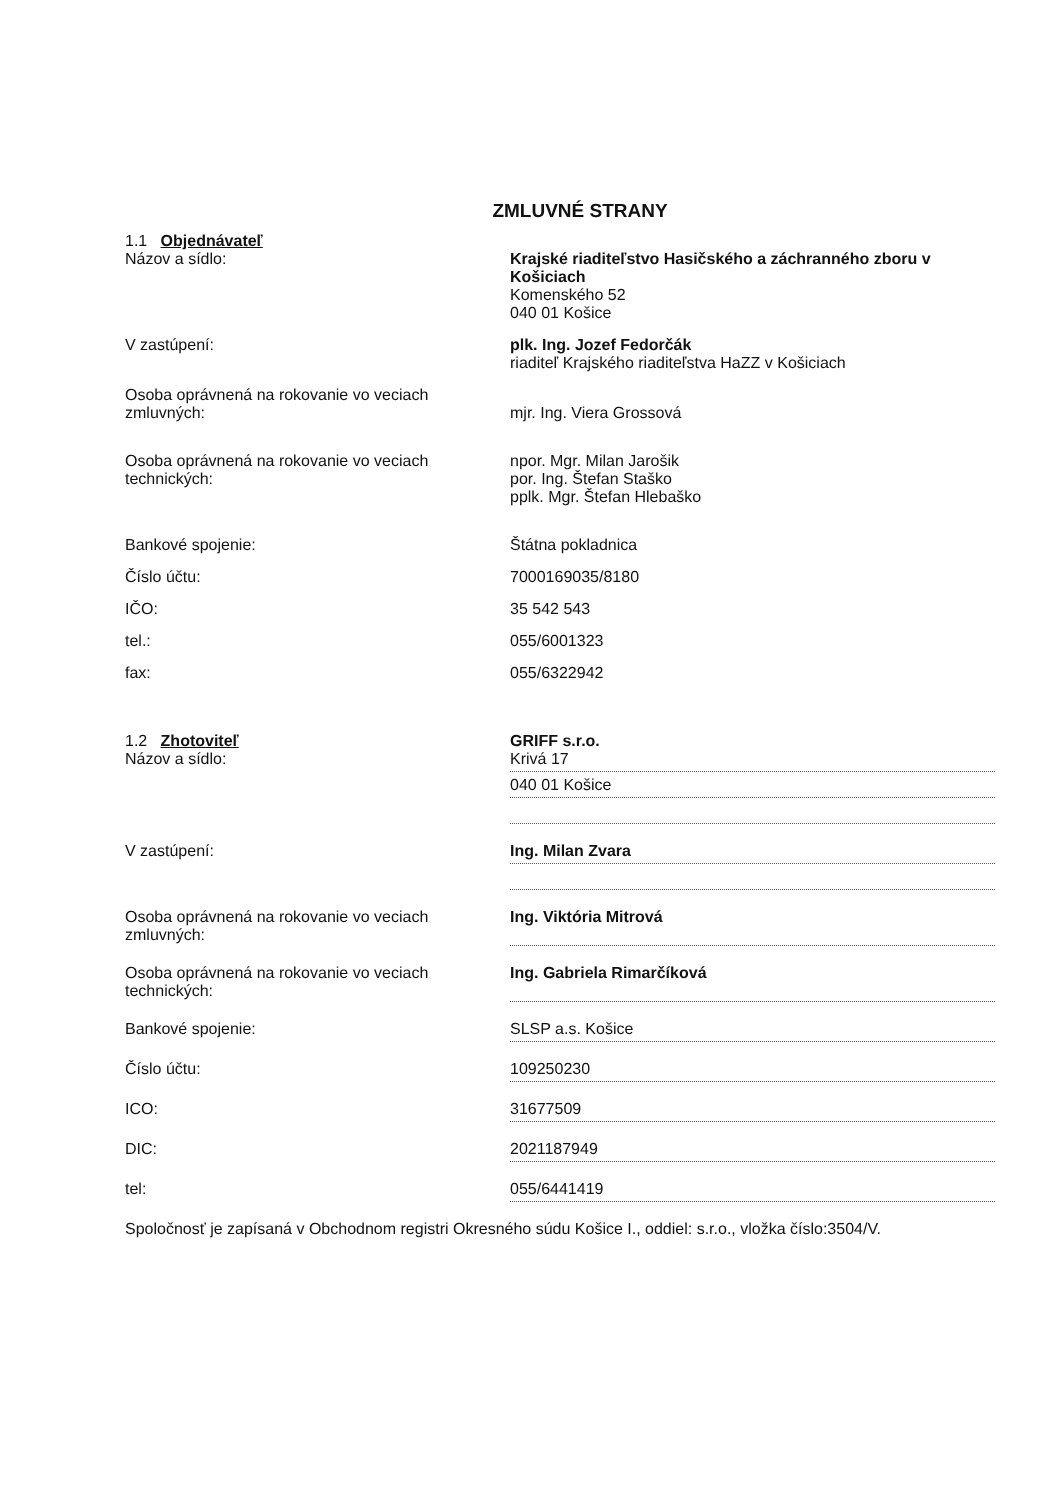ZMLUVNÉ STRANY
1.1 Objednávateľ
Názov a sídlo: Krajské riaditeľstvo Hasičského a záchranného zboru v Košiciach
Komenského 52
040 01 Košice
V zastúpení: plk. Ing. Jozef Fedorčák
riaditeľ Krajského riaditeľstva HaZZ v Košiciach
Osoba oprávnená na rokovanie vo veciach zmluvných:
mjr. Ing. Viera Grossová
Osoba oprávnená na rokovanie vo veciach technických:
npor. Mgr. Milan Jarošik
por. Ing. Štefan Staško
pplk. Mgr. Štefan Hlebaško
Bankové spojenie: Štátna pokladnica
Číslo účtu: 7000169035/8180
IČO: 35 542 543
tel.: 055/6001323
fax: 055/6322942
1.2 Zhotoviteľ
Názov a sídlo:
GRIFF s.r.o.
Krivá 17
040 01 Košice
V zastúpení: Ing. Milan Zvara
Osoba oprávnená na rokovanie vo veciach zmluvných:
Ing. Viktória Mitrová
Osoba oprávnená na rokovanie vo veciach technických:
Ing. Gabriela Rimarčíková
Bankové spojenie: SLSP a.s. Košice
Číslo účtu: 109250230
ICO: 31677509
DIC: 2021187949
tel: 055/6441419
Spoločnosť je zapísaná v Obchodnom registri Okresného súdu Košice I., oddiel: s.r.o., vložka číslo:3504/V.